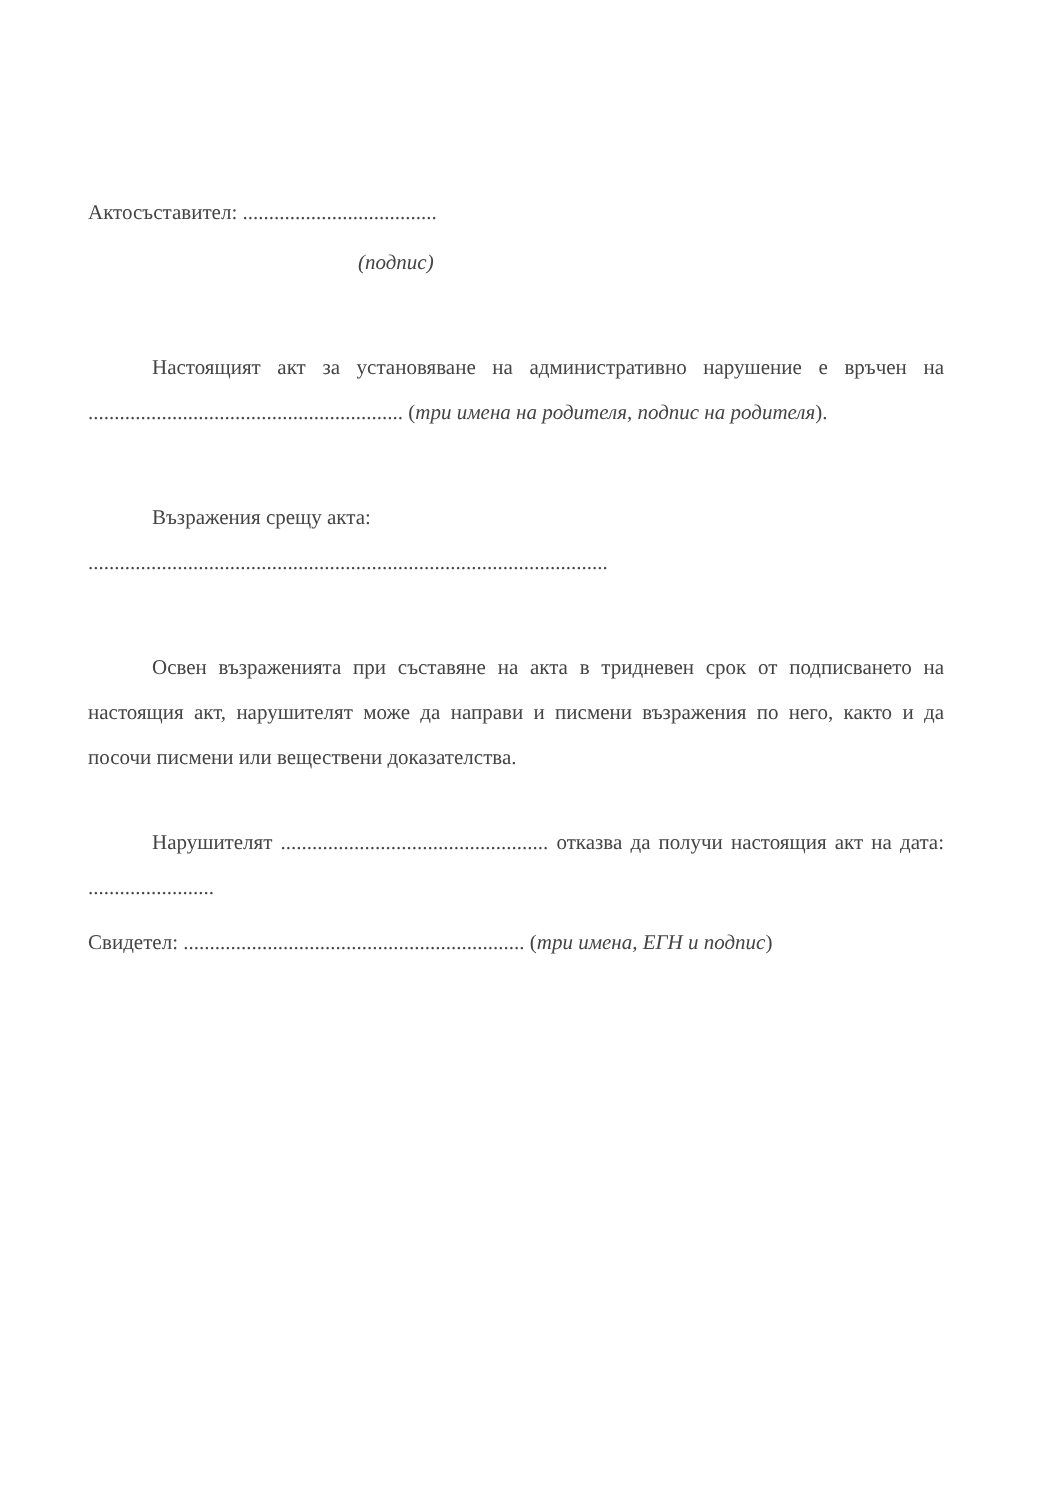Актосъставител: .....................................
(подпис)
Настоящият акт за установяване на административно нарушение е връчен на ............................................................ (три имена на родителя, подпис на родителя).
Възражения срещу акта:
...................................................................................................
Освен възраженията при съставяне на акта в тридневен срок от подписването на настоящия акт, нарушителят може да направи и писмени възражения по него, както и да посочи писмени или веществени доказателства.
Нарушителят ................................................... отказва да получи настоящия акт на дата: ........................
Свидетел: ................................................................. (три имена, ЕГН и подпис)